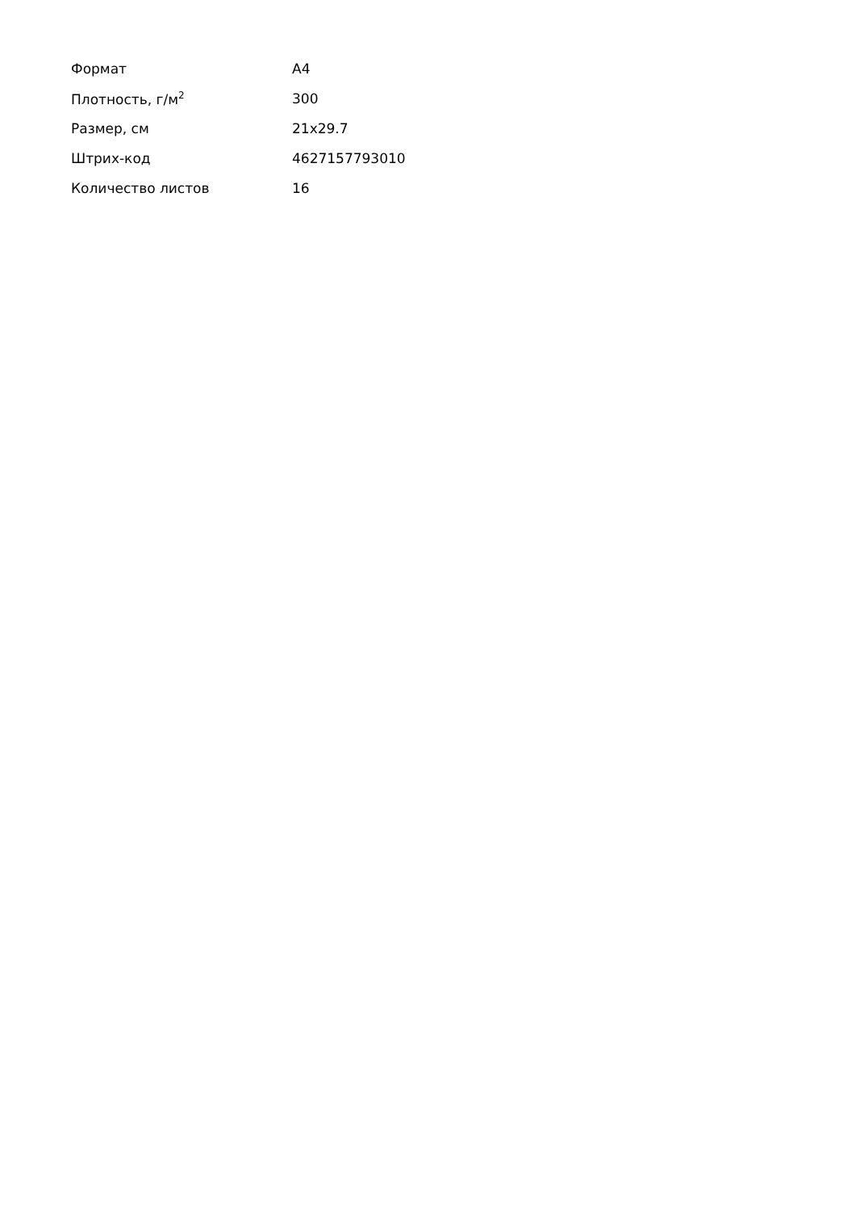| Формат | А4 |
| Плотность, г/м<sup>2</sup> | 300 |
| Размер, см | 21x29.7 |
| Штрих-код | 4627157793010 |
| Количество листов | 16 |